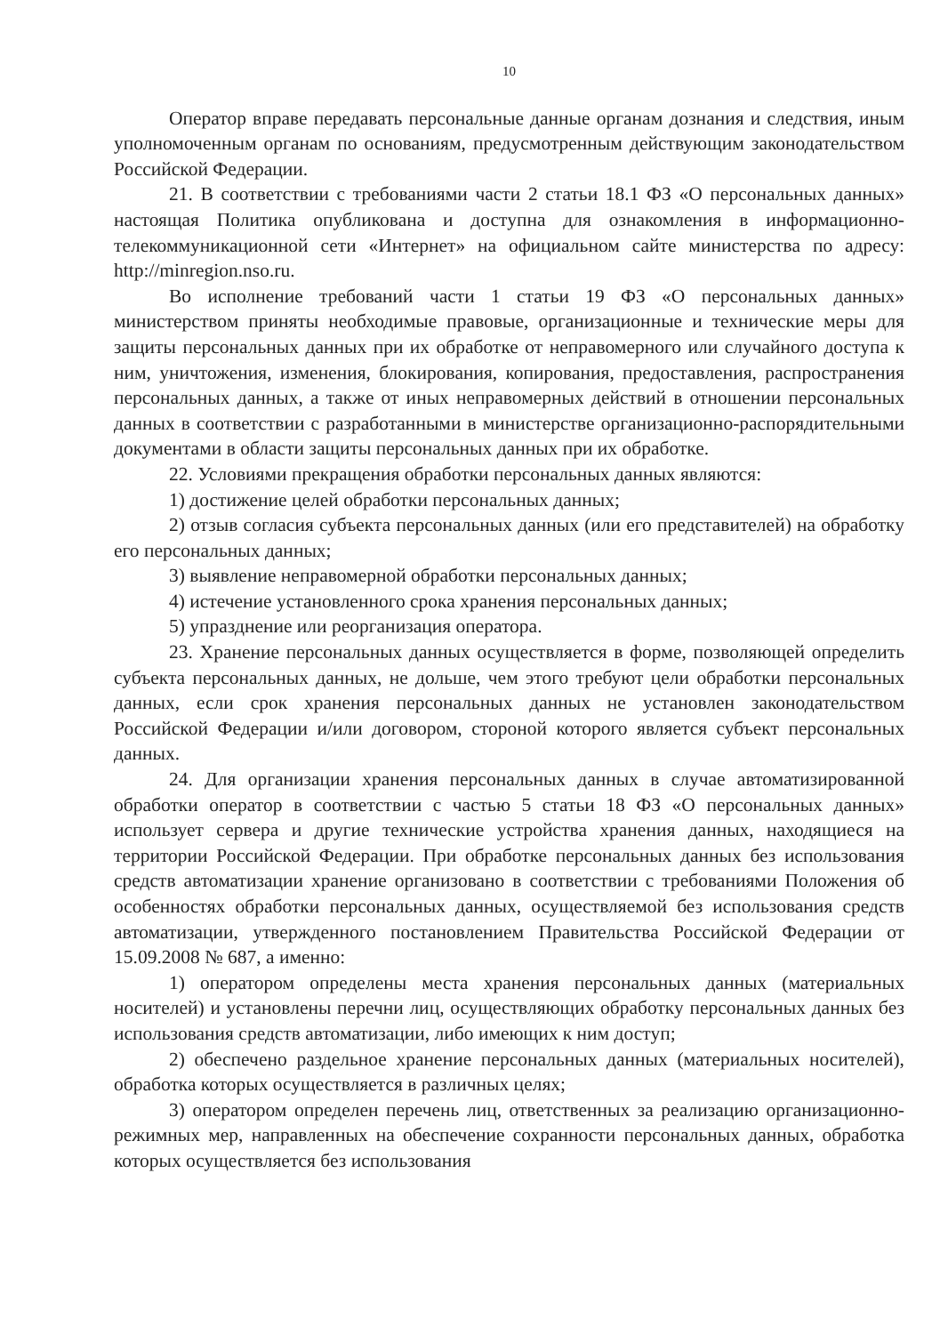10
Оператор вправе передавать персональные данные органам дознания и следствия, иным уполномоченным органам по основаниям, предусмотренным действующим законодательством Российской Федерации.
21. В соответствии с требованиями части 2 статьи 18.1 ФЗ «О персональных данных» настоящая Политика опубликована и доступна для ознакомления в информационно-телекоммуникационной сети «Интернет» на официальном сайте министерства по адресу: http://minregion.nso.ru.
Во исполнение требований части 1 статьи 19 ФЗ «О персональных данных» министерством приняты необходимые правовые, организационные и технические меры для защиты персональных данных при их обработке от неправомерного или случайного доступа к ним, уничтожения, изменения, блокирования, копирования, предоставления, распространения персональных данных, а также от иных неправомерных действий в отношении персональных данных в соответствии с разработанными в министерстве организационно-распорядительными документами в области защиты персональных данных при их обработке.
22. Условиями прекращения обработки персональных данных являются:
1) достижение целей обработки персональных данных;
2) отзыв согласия субъекта персональных данных (или его представителей) на обработку его персональных данных;
3) выявление неправомерной обработки персональных данных;
4) истечение установленного срока хранения персональных данных;
5) упразднение или реорганизация оператора.
23. Хранение персональных данных осуществляется в форме, позволяющей определить субъекта персональных данных, не дольше, чем этого требуют цели обработки персональных данных, если срок хранения персональных данных не установлен законодательством Российской Федерации и/или договором, стороной которого является субъект персональных данных.
24. Для организации хранения персональных данных в случае автоматизированной обработки оператор в соответствии с частью 5 статьи 18 ФЗ «О персональных данных» использует сервера и другие технические устройства хранения данных, находящиеся на территории Российской Федерации. При обработке персональных данных без использования средств автоматизации хранение организовано в соответствии с требованиями Положения об особенностях обработки персональных данных, осуществляемой без использования средств автоматизации, утвержденного постановлением Правительства Российской Федерации от 15.09.2008 № 687, а именно:
1) оператором определены места хранения персональных данных (материальных носителей) и установлены перечни лиц, осуществляющих обработку персональных данных без использования средств автоматизации, либо имеющих к ним доступ;
2) обеспечено раздельное хранение персональных данных (материальных носителей), обработка которых осуществляется в различных целях;
3) оператором определен перечень лиц, ответственных за реализацию организационно-режимных мер, направленных на обеспечение сохранности персональных данных, обработка которых осуществляется без использования